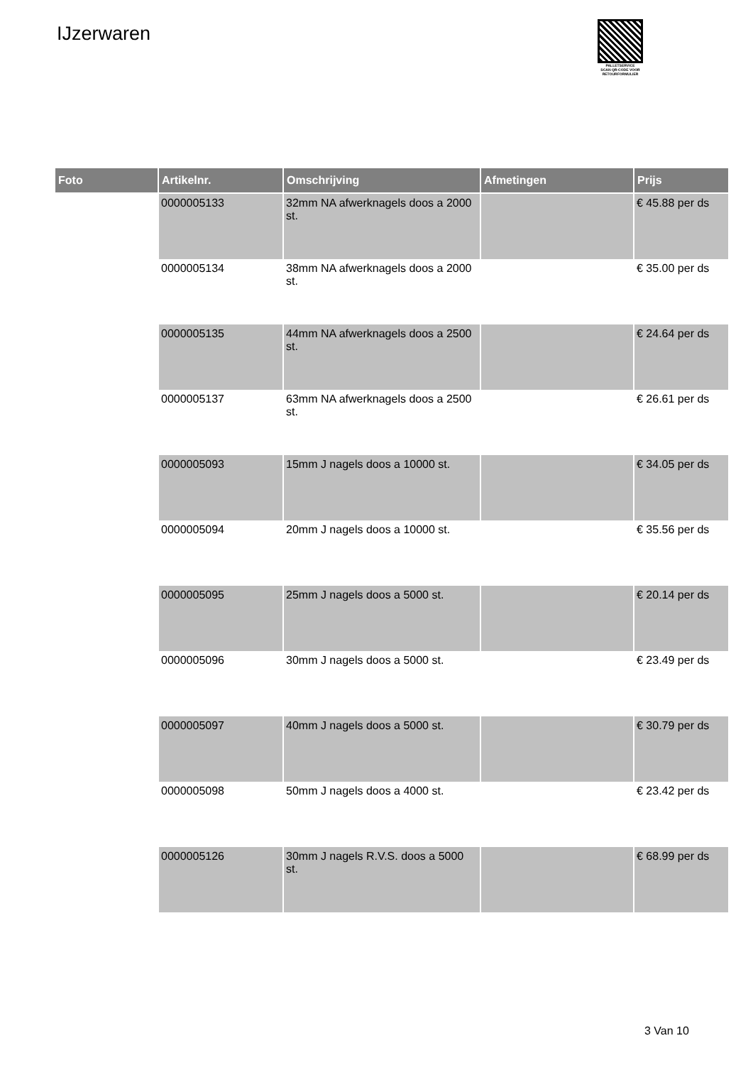IJzerwaren
PALLETSERVICE
SCAN QR-CODE VOOR
RETOURFORMULIER
| Foto | Artikelnr. | Omschrijving | Afmetingen | Prijs |
| --- | --- | --- | --- | --- |
| | 0000005133 | 32mm NA afwerknagels doos a 2000 st. | | € 45.88 per ds |
| | 0000005134 | 38mm NA afwerknagels doos a 2000 st. | | € 35.00 per ds |
| | 0000005135 | 44mm NA afwerknagels doos a 2500 st. | | € 24.64 per ds |
| | 0000005137 | 63mm NA afwerknagels doos a 2500 st. | | € 26.61 per ds |
| | 0000005093 | 15mm J nagels doos a 10000 st. | | € 34.05 per ds |
| | 0000005094 | 20mm J nagels doos a 10000 st. | | € 35.56 per ds |
| | 0000005095 | 25mm J nagels doos a 5000 st. | | € 20.14 per ds |
| | 0000005096 | 30mm J nagels doos a 5000 st. | | € 23.49 per ds |
| | 0000005097 | 40mm J nagels doos a 5000 st. | | € 30.79 per ds |
| | 0000005098 | 50mm J nagels doos a 4000 st. | | € 23.42 per ds |
| | 0000005126 | 30mm J nagels R.V.S. doos a 5000 st. | | € 68.99 per ds |
3 Van 10